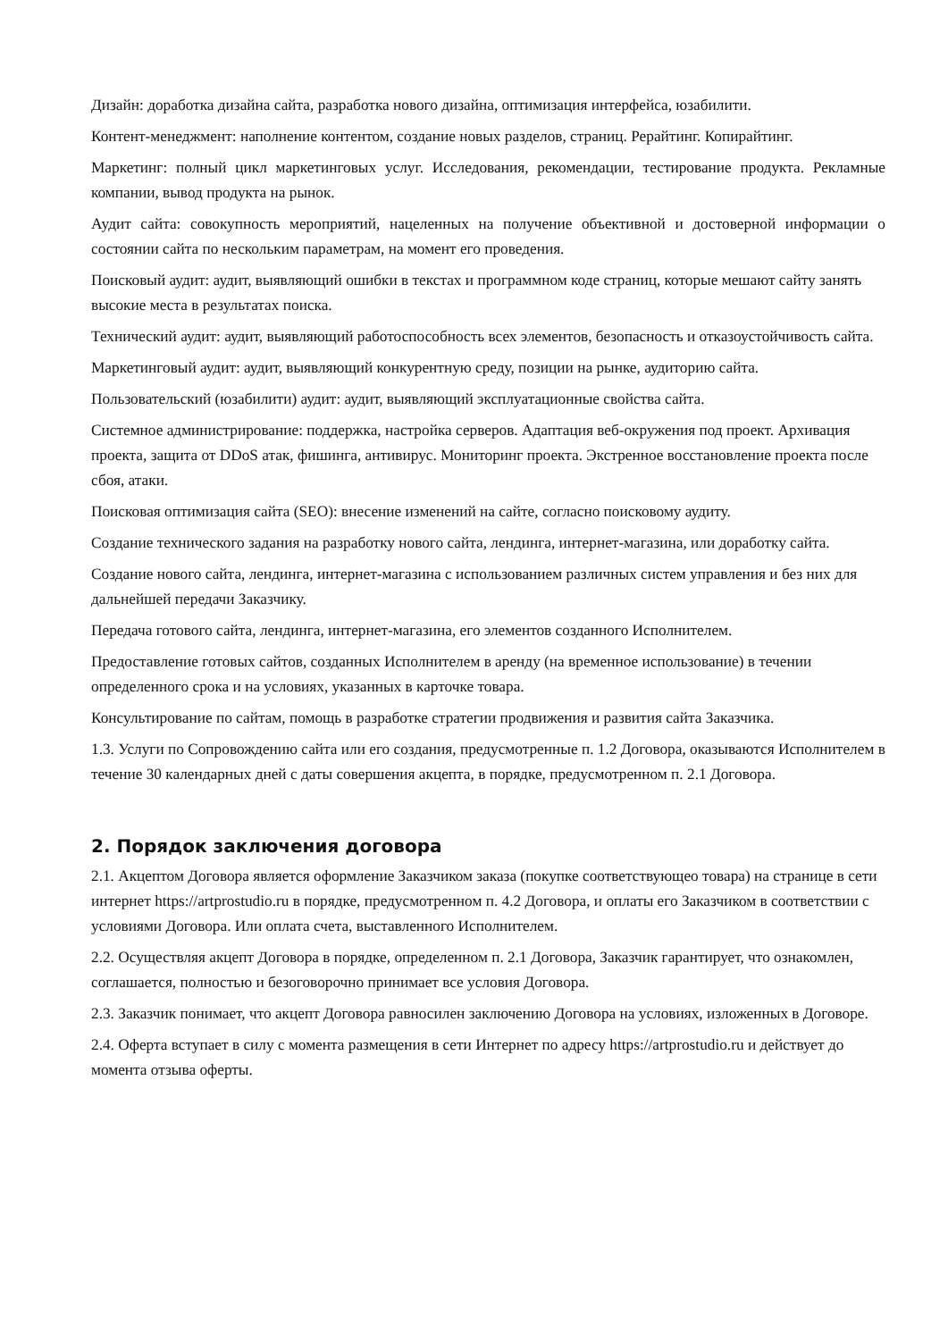Дизайн: доработка дизайна сайта, разработка нового дизайна, оптимизация интерфейса, юзабилити.
Контент-менеджмент: наполнение контентом, создание новых разделов, страниц. Рерайтинг. Копирайтинг.
Маркетинг: полный цикл маркетинговых услуг. Исследования, рекомендации, тестирование продукта. Рекламные компании, вывод продукта на рынок.
Аудит сайта: совокупность мероприятий, нацеленных на получение объективной и достоверной информации о состоянии сайта по нескольким параметрам, на момент его проведения.
Поисковый аудит: аудит, выявляющий ошибки в текстах и программном коде страниц, которые мешают сайту занять высокие места в результатах поиска.
Технический аудит: аудит, выявляющий работоспособность всех элементов, безопасность и отказоустойчивость сайта.
Маркетинговый аудит: аудит, выявляющий конкурентную среду, позиции на рынке, аудиторию сайта.
Пользовательский (юзабилити) аудит: аудит, выявляющий эксплуатационные свойства сайта.
Системное администрирование: поддержка, настройка серверов. Адаптация веб-окружения под проект. Архивация проекта, защита от DDoS атак, фишинга, антивирус. Мониторинг проекта. Экстренное восстановление проекта после сбоя, атаки.
Поисковая оптимизация сайта (SEO): внесение изменений на сайте, согласно поисковому аудиту.
Создание технического задания на разработку нового сайта, лендинга, интернет-магазина, или доработку сайта.
Создание нового сайта, лендинга, интернет-магазина с использованием различных систем управления и без них для дальнейшей передачи Заказчику.
Передача готового сайта, лендинга, интернет-магазина, его элементов созданного Исполнителем.
Предоставление готовых сайтов, созданных Исполнителем в аренду (на временное использование) в течении определенного срока и на условиях, указанных в карточке товара.
Консультирование по сайтам, помощь в разработке стратегии продвижения и развития сайта Заказчика.
1.3. Услуги по Сопровождению сайта или его создания, предусмотренные п. 1.2 Договора, оказываются Исполнителем в течение 30 календарных дней с даты совершения акцепта, в порядке, предусмотренном п. 2.1 Договора.
2. Порядок заключения договора
2.1. Акцептом Договора является оформление Заказчиком заказа (покупке соответствующео товара) на странице в сети интернет https://artprostudio.ru в порядке, предусмотренном п. 4.2 Договора, и оплаты его Заказчиком в соответствии с условиями Договора. Или оплата счета, выставленного Исполнителем.
2.2. Осуществляя акцепт Договора в порядке, определенном п. 2.1 Договора, Заказчик гарантирует, что ознакомлен, соглашается, полностью и безоговорочно принимает все условия Договора.
2.3. Заказчик понимает, что акцепт Договора равносилен заключению Договора на условиях, изложенных в Договоре.
2.4. Оферта вступает в силу с момента размещения в сети Интернет по адресу https://artprostudio.ru и действует до момента отзыва оферты.